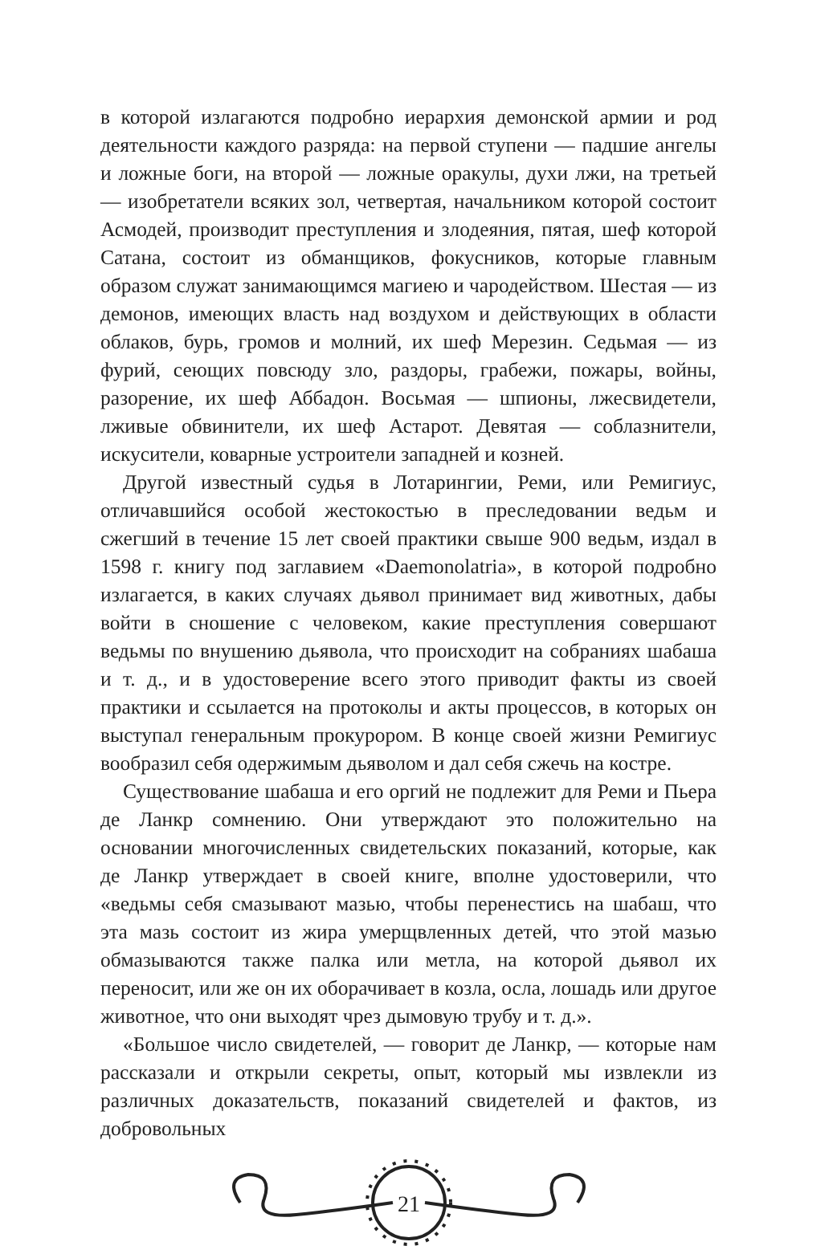в которой излагаются подробно иерархия демонской армии и род деятельности каждого разряда: на первой ступени — падшие ангелы и ложные боги, на второй — ложные оракулы, духи лжи, на третьей — изобретатели всяких зол, четвертая, начальником которой состоит Асмодей, производит преступления и злодеяния, пятая, шеф которой Сатана, состоит из обманщиков, фокусников, которые главным образом служат занимающимся магиею и чародейством. Шестая — из демонов, имеющих власть над воздухом и действующих в области облаков, бурь, громов и молний, их шеф Мерезин. Седьмая — из фурий, сеющих повсюду зло, раздоры, грабежи, пожары, войны, разорение, их шеф Аббадон. Восьмая — шпионы, лжесвидетели, лживые обвинители, их шеф Астарот. Девятая — соблазнители, искусители, коварные устроители западней и козней.
Другой известный судья в Лотарингии, Реми, или Ремигиус, отличавшийся особой жестокостью в преследовании ведьм и сжегший в течение 15 лет своей практики свыше 900 ведьм, издал в 1598 г. книгу под заглавием «Daemonolatria», в которой подробно излагается, в каких случаях дьявол принимает вид животных, дабы войти в сношение с человеком, какие преступления совершают ведьмы по внушению дьявола, что происходит на собраниях шабаша и т. д., и в удостоверение всего этого приводит факты из своей практики и ссылается на протоколы и акты процессов, в которых он выступал генеральным прокурором. В конце своей жизни Ремигиус вообразил себя одержимым дьяволом и дал себя сжечь на костре.
Существование шабаша и его оргий не подлежит для Реми и Пьера де Ланкр сомнению. Они утверждают это положительно на основании многочисленных свидетельских показаний, которые, как де Ланкр утверждает в своей книге, вполне удостоверили, что «ведьмы себя смазывают мазью, чтобы перенестись на шабаш, что эта мазь состоит из жира умерщвленных детей, что этой мазью обмазываются также палка или метла, на которой дьявол их переносит, или же он их оборачивает в козла, осла, лошадь или другое животное, что они выходят чрез дымовую трубу и т. д.».
«Большое число свидетелей, — говорит де Ланкр, — которые нам рассказали и открыли секреты, опыт, который мы извлекли из различных доказательств, показаний свидетелей и фактов, из добровольных
21